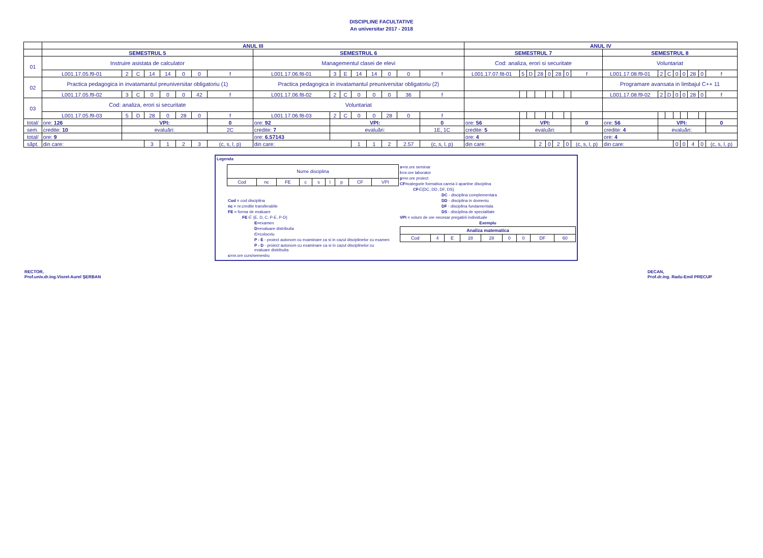DISCIPLINE FACULTATIVE
An universitar 2017 - 2018
| | ANUL III | | | | | | | | | | | | | | | | ANUL IV | | | | | | | | | | | | | | | |
| --- | --- | --- | --- | --- | --- | --- | --- | --- | --- | --- | --- | --- | --- | --- | --- | --- | --- | --- | --- | --- | --- | --- | --- | --- | --- | --- | --- | --- | --- | --- | --- | --- |
| | SEMESTRUL 5 | | | | | | | | SEMESTRUL 6 | | | | | | | | SEMESTRUL 7 | | | | | | | | SEMESTRUL 8 | | | | | | | |
| 01 | Instruire asistata de calculator | | | | | | | | Managementul clasei de elevi | | | | | | | | Cod: analiza, erori si securitate | | | | | | | | Voluntariat | | | | | | | |
| | L001.17.05.f9-01 | 2 | C | 14 | 14 | 0 | 0 | f | L001.17.06.f8-01 | 3 | E | 14 | 14 | 0 | 0 | f | L001.17.07.f8-01 | 5 | D | 28 | 0 | 28 | 0 | f | L001.17.08.f9-01 | 2 | C | 0 | 0 | 28 | 0 | f |
| 02 | Practica pedagogica in invatamantul preuniversitar obligatoriu (1) | | | | | | | | Practica pedagogica in invatamantul preuniversitar obligatoriu (2) | | | | | | | | | | | | | | | | Programare avansata in limbajul C++ 11 | | | | | | | |
| | L001.17.05.f9-02 | 3 | C | 0 | 0 | 0 | 42 | f | L001.17.06.f8-02 | 2 | C | 0 | 0 | 0 | 36 | f | | | | | | | | | L001.17.08.f9-02 | 2 | D | 0 | 0 | 28 | 0 | f |
| 03 | Cod: analiza, erori si securitate | | | | | | | | Voluntariat | | | | | | | | | | | | | | | | | | | | | | | |
| | L001.17.05.f9-03 | 5 | D | 28 | 0 | 28 | 0 | f | L001.17.06.f8-03 | 2 | C | 0 | 0 | 28 | 0 | f | | | | | | | | | | | | | | | | |
| total/ | ore: 126 | VPI: | | | | | | 0 | ore: 92 | VPI: | | | | | | 0 | ore: 56 | VPI: | | | | | | 0 | ore: 56 | VPI: | | | | | | 0 |
| sem. | credite: 10 | evaluări: | | | | | | 2C | credite: 7 | evaluări: | | | | | | 1E, 1C | credite: 5 | evaluări: | | | | | | | credite: 4 | evaluări: | | | | | | |
| total/ | ore: 9 | | | | | | | | ore: 6.57143 | | | | | | | | ore: 4 | | | | | | | | ore: 4 | | | | | | | |
| săpt. | din care: | | | 3 | 1 | 2 | 3 | (c, s, l, p) | din care: | | | 1 | 1 | 2 | 2.57 | (c, s, l, p) | din care: | | | 2 | 0 | 2 | 0 | (c, s, l, p) | din care: | | | 0 | 0 | 4 | 0 | (c, s, l, p) |
Legenda
| Nume disciplina | | | | | | | | |
| Cod | nc | FE | c | s | l | p | CF | VPI |
Cod = cod disciplina
nc = nr.credite transferabile
FE = forma de evaluare
FE ∈ {E, D, C, P-E, P-D}
E=examen
D=evaluare distribuita
C=colocviu
P - E - proiect autonom cu examinare ca si in cazul disciplinelor cu examen
P - D - proiect autonom cu examinare ca si in cazul disciplinelor cu evaluare distribuita
c=nr.ore curs/semestru
s=nr.ore seminar
l=nr.ore laborator
p=nr.ore proiect
CF=categorie formativa careia ii apartine disciplina
CF∈{DC, DD, DF, DS}
DC - disciplina complementara
DD - disciplina in domeniu
DF - disciplina fundamentala
DS - disciplina de specialitate
VPI = volum de ore necesar pregatirii individuale
Exemplu
| Analiza matematica | | | | | | | | |
| Cod | 4 | E | 28 | 28 | 0 | 0 | DF | 60 |
RECTOR,
Prof.univ.dr.ing.Viorel-Aurel ŞERBAN
DECAN,
Prof.dr.ing. Radu-Emil PRECUP